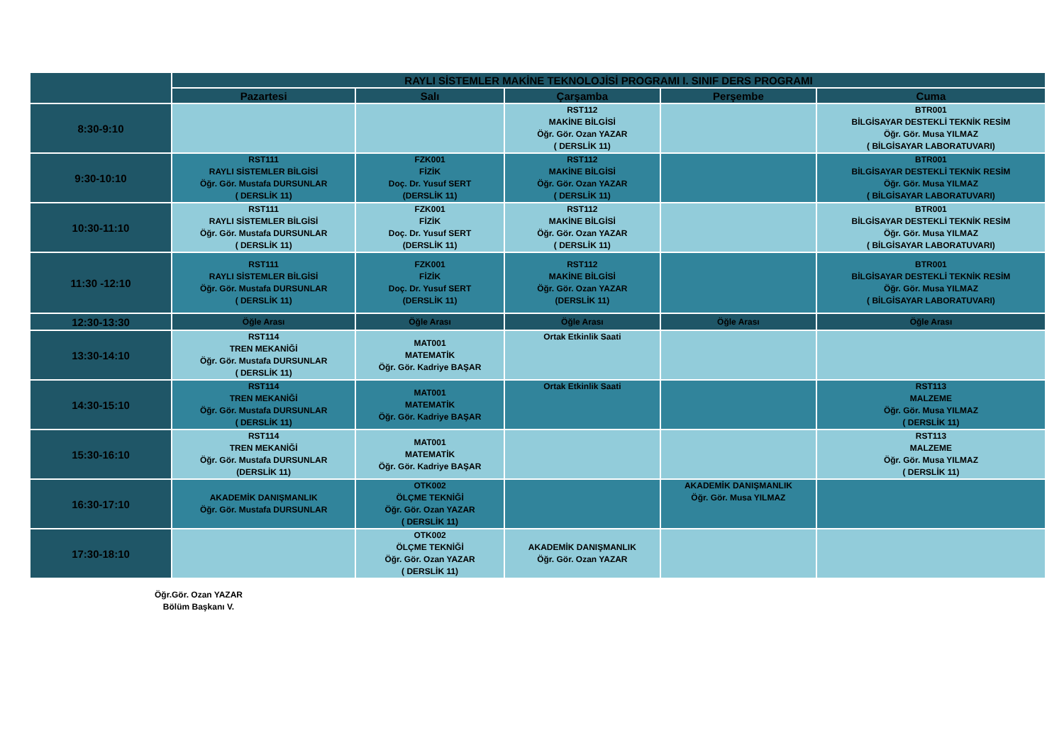| | RAYLI SİSTEMLER MAKİNE TEKNOLOJİSİ PROGRAMI I. SINIF DERS PROGRAMI | | | | |
| | Pazartesi | Salı | Çarşamba | Perşembe | Cuma |
| 8:30-9:10 | | | RST112 MAKİNE BİLGİSİ Öğr. Gör. Ozan YAZAR ( DERSLİK 11) | | BTR001 BİLGİSAYAR DESTEKLİ TEKNİK RESİM Öğr. Gör. Musa YILMAZ ( BİLGİSAYAR LABORATUVARI) |
| 9:30-10:10 | RST111 RAYLI SİSTEMLER BİLGİSİ Öğr. Gör. Mustafa DURSUNLAR ( DERSLİK 11) | FZK001 FİZİK Doç. Dr. Yusuf SERT (DERSLİK 11) | RST112 MAKİNE BİLGİSİ Öğr. Gör. Ozan YAZAR ( DERSLİK 11) | | BTR001 BİLGİSAYAR DESTEKLİ TEKNİK RESİM Öğr. Gör. Musa YILMAZ ( BİLGİSAYAR LABORATUVARI) |
| 10:30-11:10 | RST111 RAYLI SİSTEMLER BİLGİSİ Öğr. Gör. Mustafa DURSUNLAR ( DERSLİK 11) | FZK001 FİZİK Doç. Dr. Yusuf SERT (DERSLİK 11) | RST112 MAKİNE BİLGİSİ Öğr. Gör. Ozan YAZAR ( DERSLİK 11) | | BTR001 BİLGİSAYAR DESTEKLİ TEKNİK RESİM Öğr. Gör. Musa YILMAZ ( BİLGİSAYAR LABORATUVARI) |
| 11:30 -12:10 | RST111 RAYLI SİSTEMLER BİLGİSİ Öğr. Gör. Mustafa DURSUNLAR ( DERSLİK 11) | FZK001 FİZİK Doç. Dr. Yusuf SERT (DERSLİK 11) | RST112 MAKİNE BİLGİSİ Öğr. Gör. Ozan YAZAR (DERSLİK 11) | | BTR001 BİLGİSAYAR DESTEKLİ TEKNİK RESİM Öğr. Gör. Musa YILMAZ ( BİLGİSAYAR LABORATUVARI) |
| 12:30-13:30 | Öğle Arası | Öğle Arası | Öğle Arası | Öğle Arası | Öğle Arası |
| 13:30-14:10 | RST114 TREN MEKANİĞİ Öğr. Gör. Mustafa DURSUNLAR ( DERSLİK 11) | MAT001 MATEMATİK Öğr. Gör. Kadriye BAŞAR | Ortak Etkinlik Saati | | |
| 14:30-15:10 | RST114 TREN MEKANİĞİ Öğr. Gör. Mustafa DURSUNLAR ( DERSLİK 11) | MAT001 MATEMATİK Öğr. Gör. Kadriye BAŞAR | Ortak Etkinlik Saati | | RST113 MALZEME Öğr. Gör. Musa YILMAZ ( DERSLİK 11) |
| 15:30-16:10 | RST114 TREN MEKANİĞİ Öğr. Gör. Mustafa DURSUNLAR (DERSLİK 11) | MAT001 MATEMATİK Öğr. Gör. Kadriye BAŞAR | | | RST113 MALZEME Öğr. Gör. Musa YILMAZ ( DERSLİK 11) |
| 16:30-17:10 | AKADEMİK DANIŞMANLIK Öğr. Gör. Mustafa DURSUNLAR | OTK002 ÖLÇME TEKNİĞİ Öğr. Gör. Ozan YAZAR ( DERSLİK 11) | | AKADEMİK DANIŞMANLIK Öğr. Gör. Musa YILMAZ | |
| 17:30-18:10 | | OTK002 ÖLÇME TEKNİĞİ Öğr. Gör. Ozan YAZAR ( DERSLİK 11) | AKADEMİK DANIŞMANLIK Öğr. Gör. Ozan YAZAR | | |
Öğr.Gör. Ozan YAZAR
Bölüm Başkanı V.